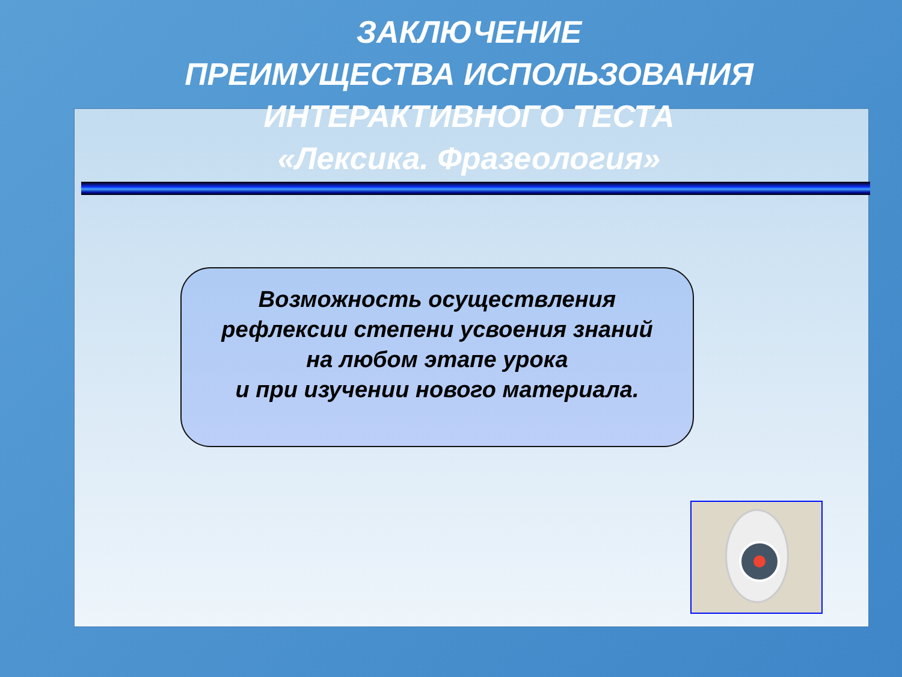ЗАКЛЮЧЕНИЕ
ПРЕИМУЩЕСТВА ИСПОЛЬЗОВАНИЯ
ИНТЕРАКТИВНОГО ТЕСТА
«Лексика. Фразеология»
Возможность осуществления
рефлексии степени усвоения знаний
на любом этапе урока
и при изучении нового материала.